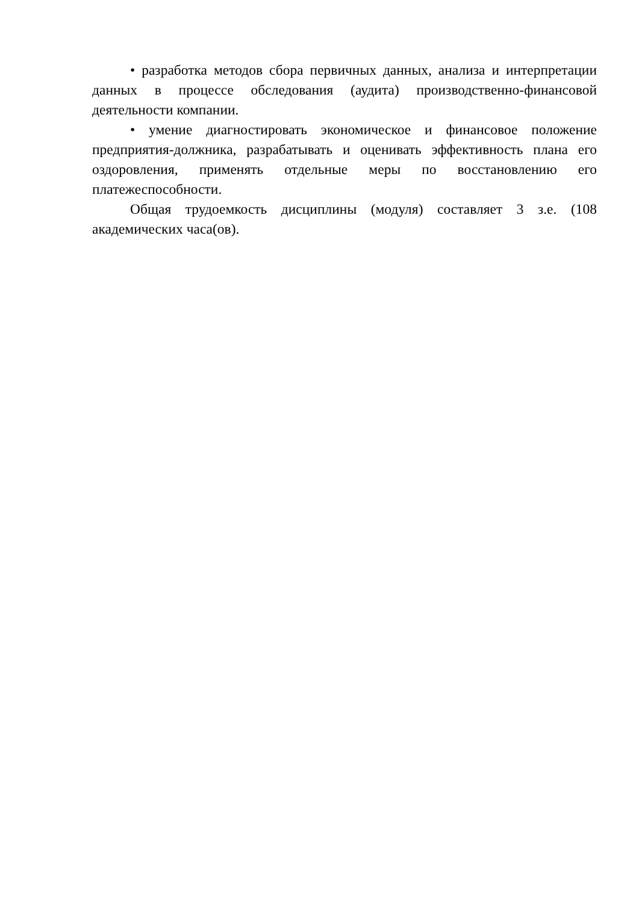• разработка методов сбора первичных данных, анализа и интерпретации данных в процессе обследования (аудита) производственно-финансовой деятельности компании.
• умение диагностировать экономическое и финансовое положение предприятия-должника, разрабатывать и оценивать эффективность плана его оздоровления, применять отдельные меры по восстановлению его платежеспособности.
Общая трудоемкость дисциплины (модуля) составляет 3 з.е. (108 академических часа(ов).